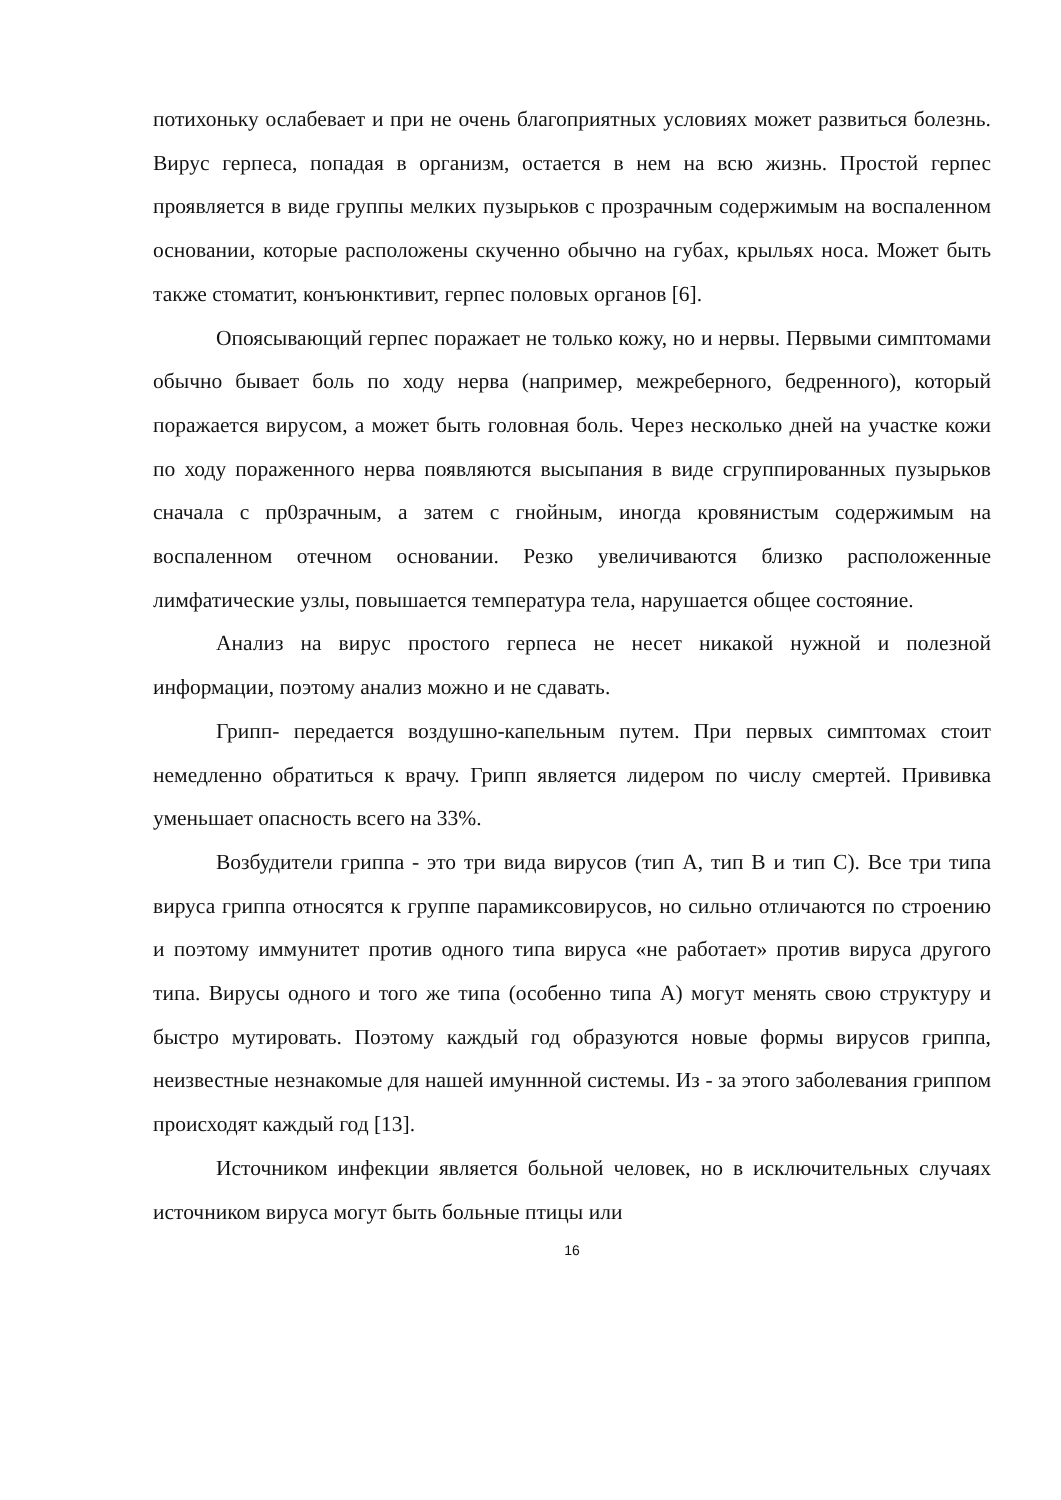потихоньку ослабевает и при не очень благоприятных условиях может развиться болезнь. Вирус герпеса, попадая в организм, остается в нем на всю жизнь. Простой герпес проявляется в виде группы мелких пузырьков с прозрачным содержимым на воспаленном основании, которые расположены скученно обычно на губах, крыльях носа. Может быть также стоматит, конъюнктивит, герпес половых органов [6].
Опоясывающий герпес поражает не только кожу, но и нервы. Первыми симптомами обычно бывает боль по ходу нерва (например, межреберного, бедренного), который поражается вирусом, а может быть головная боль. Через несколько дней на участке кожи по ходу пораженного нерва появляются высыпания в виде сгруппированных пузырьков сначала с пр0зрачным, а затем с гнойным, иногда кровянистым содержимым на воспаленном отечном основании. Резко увеличиваются близко расположенные лимфатические узлы, повышается температура тела, нарушается общее состояние.
Анализ на вирус простого герпеса не несет никакой нужной и полезной информации, поэтому анализ можно и не сдавать.
Грипп- передается воздушно-капельным путем. При первых симптомах стоит немедленно обратиться к врачу. Грипп является лидером по числу смертей. Прививка уменьшает опасность всего на 33%.
Возбудители гриппа - это три вида вирусов (тип А, тип В и тип С). Все три типа вируса гриппа относятся к группе парамиксовирусов, но сильно отличаются по строению и поэтому иммунитет против одного типа вируса «не работает» против вируса другого типа. Вирусы одного и того же типа (особенно типа А) могут менять свою структуру и быстро мутировать. Поэтому каждый год образуются новые формы вирусов гриппа, неизвестные незнакомые для нашей имуннной системы. Из - за этого заболевания гриппом происходят каждый год [13].
Источником инфекции является больной человек, но в исключительных случаях источником вируса могут быть больные птицы или
16